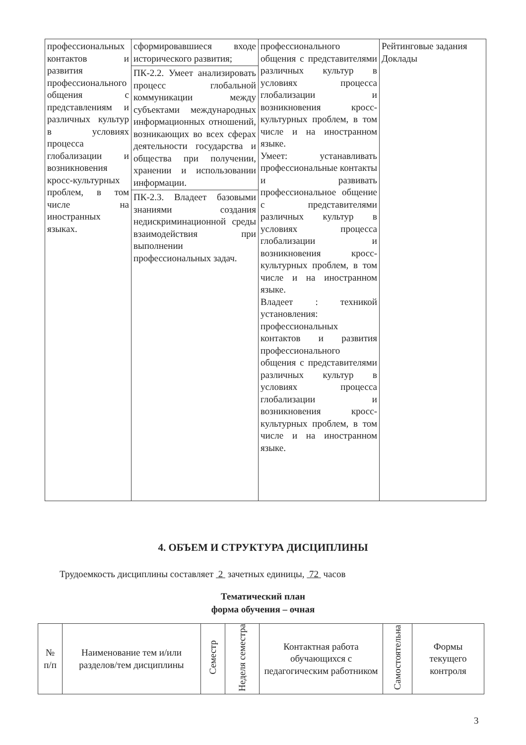| профессиональных контактов и развития профессионального общения с представлениям и различных культур в условиях процесса глобализации и возникновения кросс-культурных проблем, в том числе на иностранных языках. | сформировавшиеся входе исторического развития; ПК-2.2. Умеет анализировать процесс глобальной коммуникации между субъектами международных информационных отношений, возникающих во всех сферах деятельности государства и общества при получении, хранении и использовании информации. ПК-2.3. Владеет базовыми знаниями создания недискриминационной среды взаимодействия при выполнении профессиональных задач. | профессионального общения с представителями различных культур в условиях процесса глобализации и возникновения кросс-культурных проблем, в том числе и на иностранном языке. Умеет: устанавливать профессиональные контакты и развивать профессиональное общение с представителями различных культур в условиях процесса глобализации и возникновения кросс-культурных проблем, в том числе и на иностранном языке. Владеет : техникой установления: профессиональных контактов и развития профессионального общения с представителями различных культур в условиях процесса глобализации и возникновения кросс-культурных проблем, в том числе и на иностранном языке. | Рейтинговые задания Доклады |
4. ОБЪЕМ И СТРУКТУРА ДИСЦИПЛИНЫ
Трудоемкость дисциплины составляет 2 зачетных единицы, 72 часов
Тематический план
форма обучения – очная
| № п/п | Наименование тем и/или разделов/тем дисциплины | Семестр | Неделя семестра | Контактная работа обучающихся с педагогическим работником | Самостоятельна | Формы текущего контроля |
| --- | --- | --- | --- | --- | --- | --- |
3